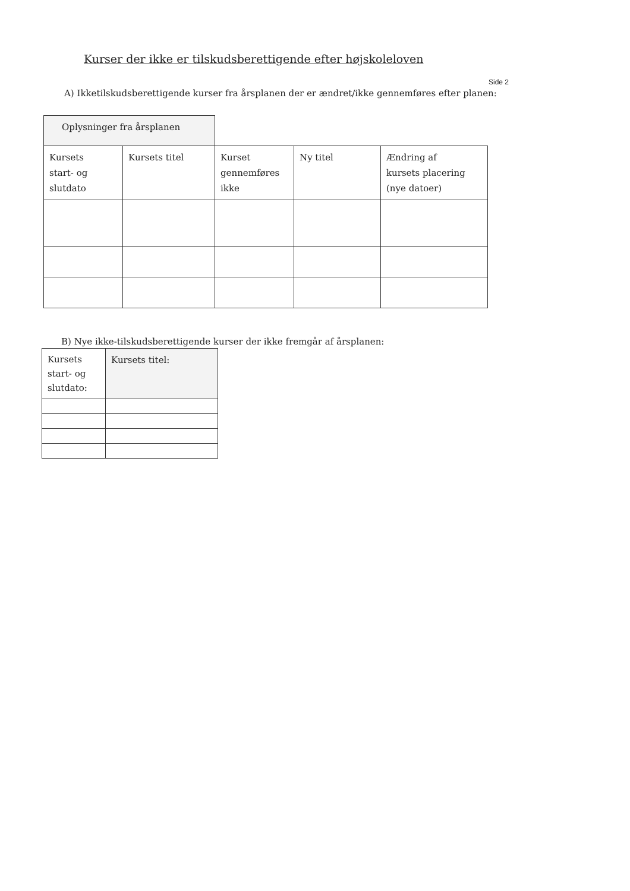Kurser der ikke er tilskudsberettigende efter højskoleloven
Side 2
A) Ikketilskudsberettigende kurser fra årsplanen der er ændret/ikke gennemføres efter planen:
| Oplysninger fra årsplanen | | | | |
| Kursets start- og slutdato | Kursets titel | Kurset gennemføres ikke | Ny titel | Ændring af kursets placering (nye datoer) |
B) Nye ikke-tilskudsberettigende kurser der ikke fremgår af årsplanen:
| Kursets start- og slutdato: | Kursets titel: |